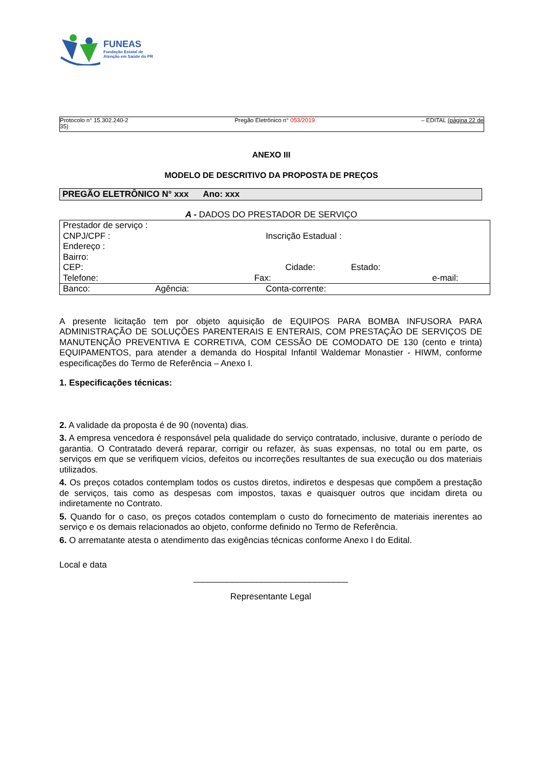FUNEAS
Fundação Estatal de
Atenção em Saúde do PR
Protocolo n° 15.302.240-2
35) Pregão Eletrônico n° 053/2019 – EDITAL (página 22 de
ANEXO III
MODELO DE DESCRITIVO DA PROPOSTA DE PREÇOS
PREGÃO ELETRÔNICO N° xxx Ano: xxx
A - DADOS DO PRESTADOR DE SERVIÇO
| Prestador de serviço : | | |
| CNPJ/CPF : | | Inscrição Estadual : |
| Endereço : | | |
| Bairro: | | |
| CEP: Cidade: Estado: | | |
| Telefone: Fax: e-mail: | | |
| Banco: | Agência: | Conta-corrente: |
A presente licitação tem por objeto aquisição de EQUIPOS PARA BOMBA INFUSORA PARA ADMINISTRAÇÃO DE SOLUÇÕES PARENTERAIS E ENTERAIS, COM PRESTAÇÃO DE SERVIÇOS DE MANUTENÇÃO PREVENTIVA E CORRETIVA, COM CESSÃO DE COMODATO DE 130 (cento e trinta) EQUIPAMENTOS, para atender a demanda do Hospital Infantil Waldemar Monastier - HIWM, conforme especificações do Termo de Referência – Anexo I.
1. Especificações técnicas:
2. A validade da proposta é de 90 (noventa) dias.
3. A empresa vencedora é responsável pela qualidade do serviço contratado, inclusive, durante o período de garantia. O Contratado deverá reparar, corrigir ou refazer, às suas expensas, no total ou em parte, os serviços em que se verifiquem vícios, defeitos ou incorreções resultantes de sua execução ou dos materiais utilizados.
4. Os preços cotados contemplam todos os custos diretos, indiretos e despesas que compõem a prestação de serviços, tais como as despesas com impostos, taxas e quaisquer outros que incidam direta ou indiretamente no Contrato.
5. Quando for o caso, os preços cotados contemplam o custo do fornecimento de materiais inerentes ao serviço e os demais relacionados ao objeto, conforme definido no Termo de Referência.
6. O arrematante atesta o atendimento das exigências técnicas conforme Anexo I do Edital.
Local e data
________________________________
Representante Legal